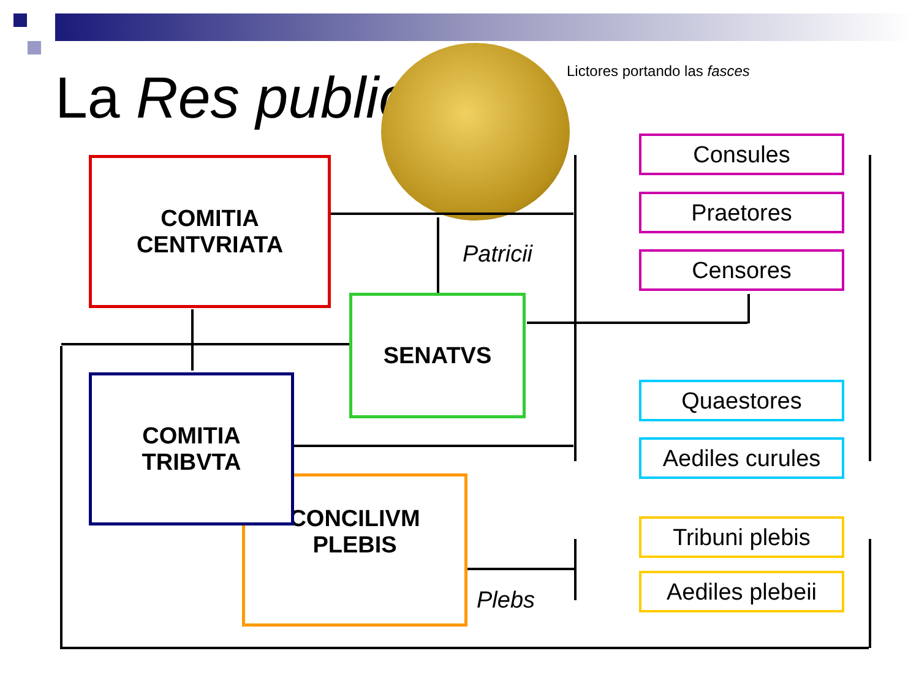La Res publica Lictores portando las fasces
COMITIA
CENTVRIATA
SENATVS
CONCILIVM
PLEBIS
COMITIA
TRIBVTA
Patricii
Plebs
Consules
Praetores
Censores
Quaestores
Aediles curules
Tribuni plebis
Aediles plebeii